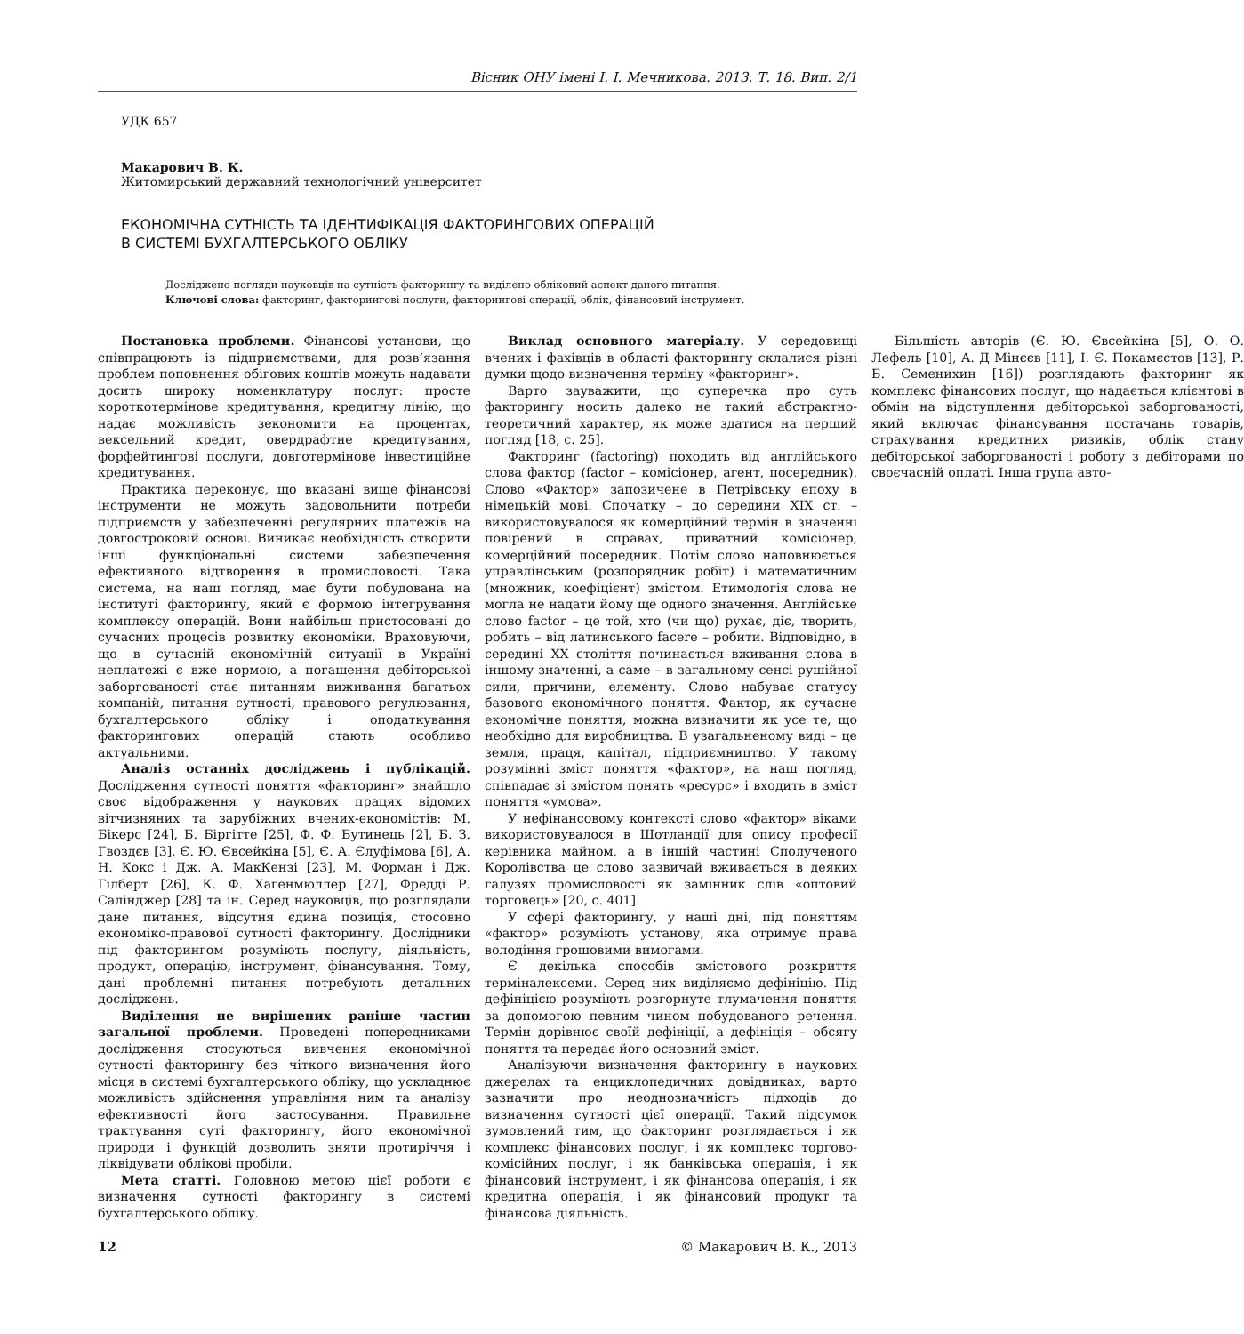Вісник ОНУ імені І. І. Мечникова. 2013. Т. 18. Вип. 2/1
УДК 657
Макарович В. К.
Житомирський державний технологічний університет
ЕКОНОМІЧНА СУТНІСТЬ ТА ІДЕНТИФІКАЦІЯ ФАКТОРИНГОВИХ ОПЕРАЦІЙ
В СИСТЕМІ БУХГАЛТЕРСЬКОГО ОБЛІКУ
Досліджено погляди науковців на сутність факторингу та виділено обліковий аспект даного питання.
Ключові слова: факторинг, факторингові послуги, факторингові операції, облік, фінансовий інструмент.
Постановка проблеми. Фінансові установи, що співпрацюють із підприємствами, для розв’язання проблем поповнення обігових коштів можуть надавати досить широку номенклатуру послуг: просте короткотермінове кредитування, кредитну лінію, що надає можливість зекономити на процентах, вексельний кредит, овердрафтне кредитування, форфейтингові послуги, довготермінове інвестиційне кредитування.
Практика переконує, що вказані вище фінансові інструменти не можуть задовольнити потреби підприємств у забезпеченні регулярних платежів на довгостроковій основі. Виникає необхідність створити інші функціональні системи забезпечення ефективного відтворення в промисловості. Така система, на наш погляд, має бути побудована на інституті факторингу, який є формою інтегрування комплексу операцій. Вони найбільш пристосовані до сучасних процесів розвитку економіки. Враховуючи, що в сучасній економічній ситуації в Україні неплатежі є вже нормою, а погашення дебіторської заборгованості стає питанням виживання багатьох компаній, питання сутності, правового регулювання, бухгалтерського обліку і оподаткування факторингових операцій стають особливо актуальними.
Аналіз останніх досліджень і публікацій. Дослідження сутності поняття «факторинг» знайшло своє відображення у наукових працях відомих вітчизняних та зарубіжних вчених-економістів: М. Бікерс [24], Б. Біргітте [25], Ф. Ф. Бутинець [2], Б. З. Гвоздєв [3], Є. Ю. Євсейкіна [5], Є. А. Єлуфімова [6], А. Н. Кокс і Дж. А. МакКензі [23], М. Форман і Дж. Гілберт [26], К. Ф. Хагенмюллер [27], Фредді Р. Салінджер [28] та ін. Серед науковців, що розглядали дане питання, відсутня єдина позиція, стосовно економіко-правової сутності факторингу. Дослідники під факторингом розуміють послугу, діяльність, продукт, операцію, інструмент, фінансування. Тому, дані проблемні питання потребують детальних досліджень.
Виділення не вирішених раніше частин загальної проблеми. Проведені попередниками дослідження стосуються вивчення економічної сутності факторингу без чіткого визначення його місця в системі бухгалтерського обліку, що ускладнює можливість здійснення управління ним та аналізу ефективності його застосування. Правильне трактування суті факторингу, його економічної природи і функцій дозволить зняти протиріччя і ліквідувати облікові пробіли.
Мета статті. Головною метою цієї роботи є визначення сутності факторингу в системі бухгалтерського обліку.
Виклад основного матеріалу. У середовищі вчених і фахівців в області факторингу склалися різні думки щодо визначення терміну «факторинг».
Варто зауважити, що суперечка про суть факторингу носить далеко не такий абстрактно-теоретичний характер, як може здатися на перший погляд [18, с. 25].
Факторинг (factoring) походить від англійського слова фактор (factor – комісіонер, агент, посередник). Слово «Фактор» запозичене в Петрівську епоху в німецькій мові. Спочатку – до середини XIX ст. – використовувалося як комерційний термін в значенні повірений в справах, приватний комісіонер, комерційний посередник. Потім слово наповнюється управлінським (розпорядник робіт) і математичним (множник, коефіцієнт) змістом. Етимологія слова не могла не надати йому ще одного значення. Англійське слово factor – це той, хто (чи що) рухає, діє, творить, робить – від латинського facere – робити. Відповідно, в середині XX століття починається вживання слова в іншому значенні, а саме – в загальному сенсі рушійної сили, причини, елементу. Слово набуває статусу базового економічного поняття. Фактор, як сучасне економічне поняття, можна визначити як усе те, що необхідно для виробництва. В узагальненому виді – це земля, праця, капітал, підприємництво. У такому розумінні зміст поняття «фактор», на наш погляд, співпадає зі змістом понять «ресурс» і входить в зміст поняття «умова».
У нефінансовому контексті слово «фактор» віками використовувалося в Шотландії для опису професії керівника майном, а в іншій частині Сполученого Королівства це слово зазвичай вживається в деяких галузях промисловості як замінник слів «оптовий торговець» [20, с. 401].
У сфері факторингу, у наші дні, під поняттям «фактор» розуміють установу, яка отримує права володіння грошовими вимогами.
Є декілька способів змістового розкриття терміналексеми. Серед них виділяємо дефініцію. Під дефініцією розуміють розгорнуте тлумачення поняття за допомогою певним чином побудованого речення. Термін дорівнює своїй дефініції, а дефініція – обсягу поняття та передає його основний зміст.
Аналізуючи визначення факторингу в наукових джерелах та енциклопедичних довідниках, варто зазначити про неоднозначність підходів до визначення сутності цієї операції. Такий підсумок зумовлений тим, що факторинг розглядається і як комплекс фінансових послуг, і як комплекс торгово-комісійних послуг, і як банківська операція, і як фінансовий інструмент, і як фінансова операція, і як кредитна операція, і як фінансовий продукт та фінансова діяльність.
Більшість авторів (Є. Ю. Євсейкіна [5], О. О. Лефель [10], А. Д Мінєєв [11], І. Є. Покамєстов [13], Р. Б. Семенихин [16]) розглядають факторинг як комплекс фінансових послуг, що надається клієнтові в обмін на відступлення дебіторської заборгованості, який включає фінансування постачань товарів, страхування кредитних ризиків, облік стану дебіторської заборгованості і роботу з дебіторами по своєчасній оплаті. Інша група авто-
12 © Макарович В. К., 2013